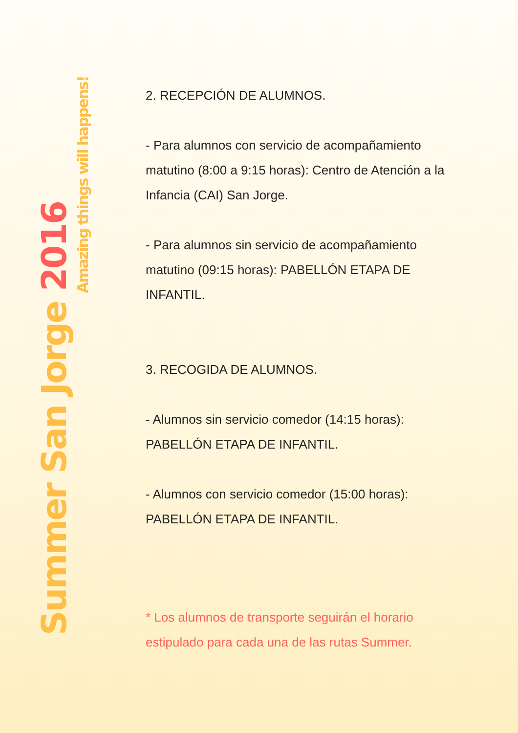Summer San Jorge 2016
Amazing things will happens!
2. RECEPCIÓN DE ALUMNOS.
- Para alumnos con servicio de acompañamiento matutino (8:00 a 9:15 horas): Centro de Atención a la Infancia (CAI) San Jorge.
- Para alumnos sin servicio de acompañamiento matutino (09:15 horas): PABELLÓN ETAPA DE INFANTIL.
3. RECOGIDA DE ALUMNOS.
- Alumnos sin servicio comedor (14:15 horas): PABELLÓN ETAPA DE INFANTIL.
- Alumnos con servicio comedor (15:00 horas): PABELLÓN ETAPA DE INFANTIL.
* Los alumnos de transporte seguirán el horario estipulado para cada una de las rutas Summer.